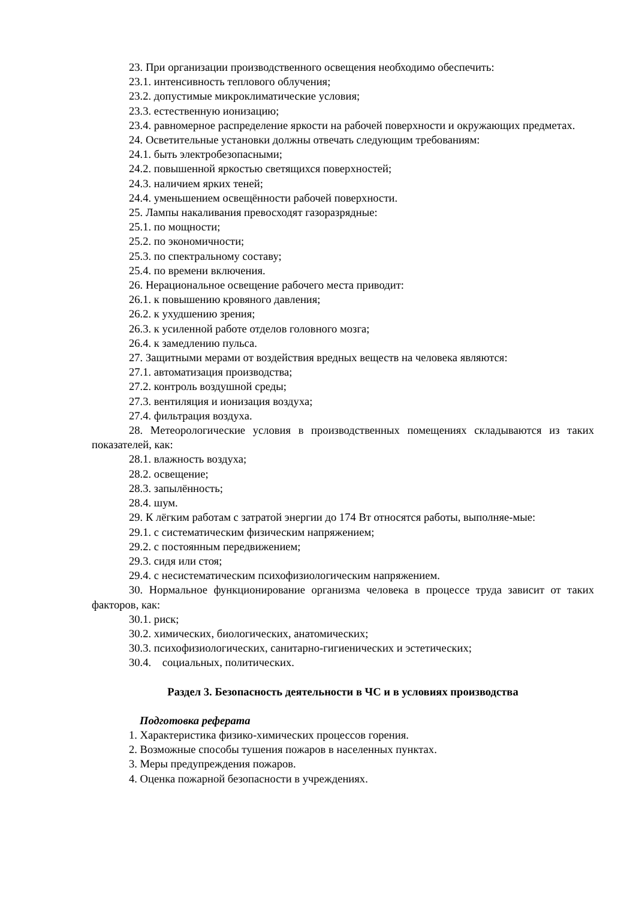23. При организации производственного освещения необходимо обеспечить:
23.1. интенсивность теплового облучения;
23.2. допустимые микроклиматические условия;
23.3. естественную ионизацию;
23.4. равномерное распределение яркости на рабочей поверхности и окружающих предметах.
24. Осветительные установки должны отвечать следующим требованиям:
24.1. быть электробезопасными;
24.2. повышенной яркостью светящихся поверхностей;
24.3. наличием ярких теней;
24.4. уменьшением освещённости рабочей поверхности.
25. Лампы накаливания превосходят газоразрядные:
25.1. по мощности;
25.2. по экономичности;
25.3. по спектральному составу;
25.4. по времени включения.
26. Нерациональное освещение рабочего места приводит:
26.1. к повышению кровяного давления;
26.2. к ухудшению зрения;
26.3. к усиленной работе отделов головного мозга;
26.4. к замедлению пульса.
27. Защитными мерами от воздействия вредных веществ на человека являются:
27.1. автоматизация производства;
27.2. контроль воздушной среды;
27.3. вентиляция и ионизация воздуха;
27.4. фильтрация воздуха.
28. Метеорологические условия в производственных помещениях складываются из таких показателей, как:
28.1. влажность воздуха;
28.2. освещение;
28.3. запылённость;
28.4. шум.
29. К лёгким работам с затратой энергии до 174 Вт относятся работы, выполняе-мые:
29.1. с систематическим физическим напряжением;
29.2. с постоянным передвижением;
29.3. сидя или стоя;
29.4. с несистематическим психофизиологическим напряжением.
30. Нормальное функционирование организма человека в процессе труда зависит от таких факторов, как:
30.1. риск;
30.2. химических, биологических, анатомических;
30.3. психофизиологических, санитарно-гигиенических и эстетических;
30.4. социальных, политических.
Раздел 3. Безопасность деятельности в ЧС и в условиях производства
Подготовка реферата
1. Характеристика физико-химических процессов горения.
2. Возможные способы тушения пожаров в населенных пунктах.
3. Меры предупреждения пожаров.
4. Оценка пожарной безопасности в учреждениях.